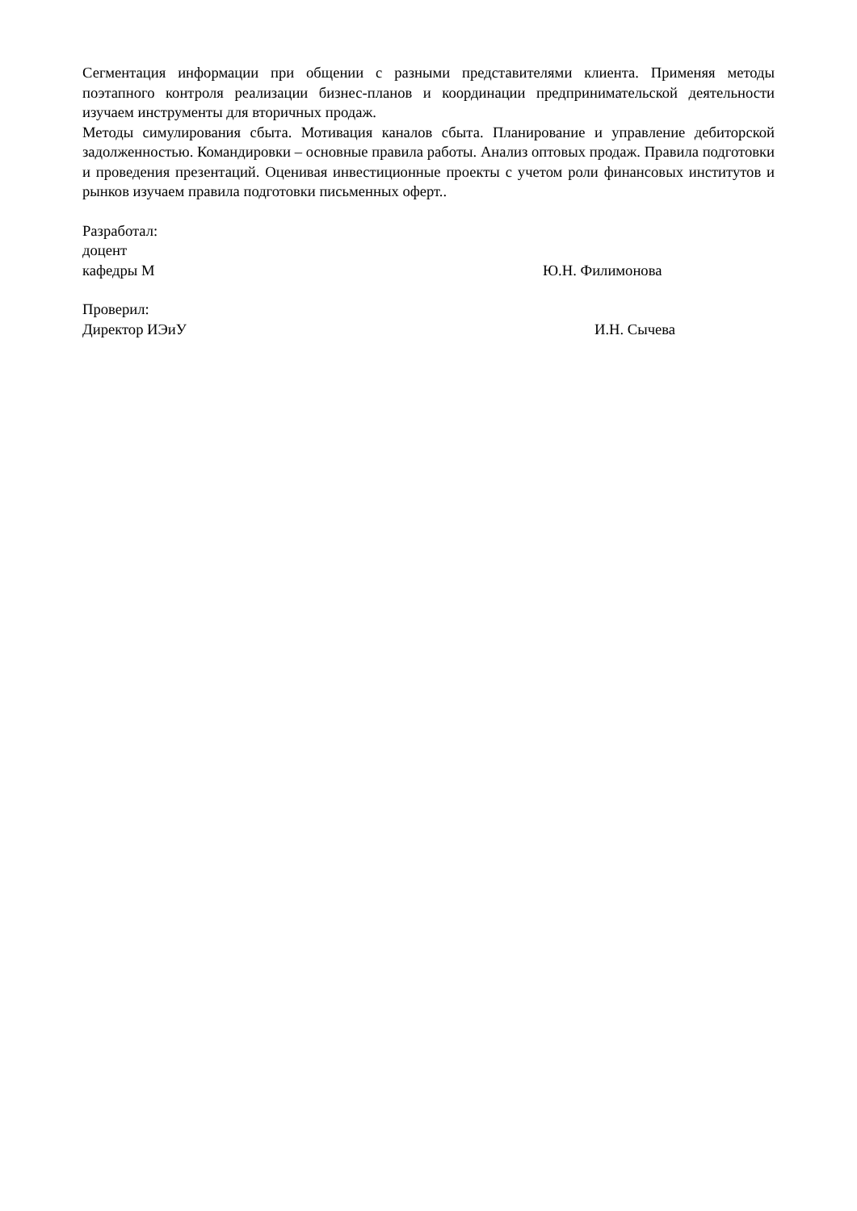Сегментация информации при общении с разными представителями клиента. Применяя методы поэтапного контроля реализации бизнес-планов и координации предпринимательской деятельности изучаем инструменты для вторичных продаж.
Методы симулирования сбыта. Мотивация каналов сбыта. Планирование и управление дебиторской задолженностью. Командировки – основные правила работы. Анализ оптовых продаж. Правила подготовки и проведения презентаций. Оценивая инвестиционные проекты с учетом роли финансовых институтов и рынков изучаем правила подготовки письменных оферт..
Разработал:
доцент
кафедры М Ю.Н. Филимонова
Проверил:
Директор ИЭиУ И.Н. Сычева